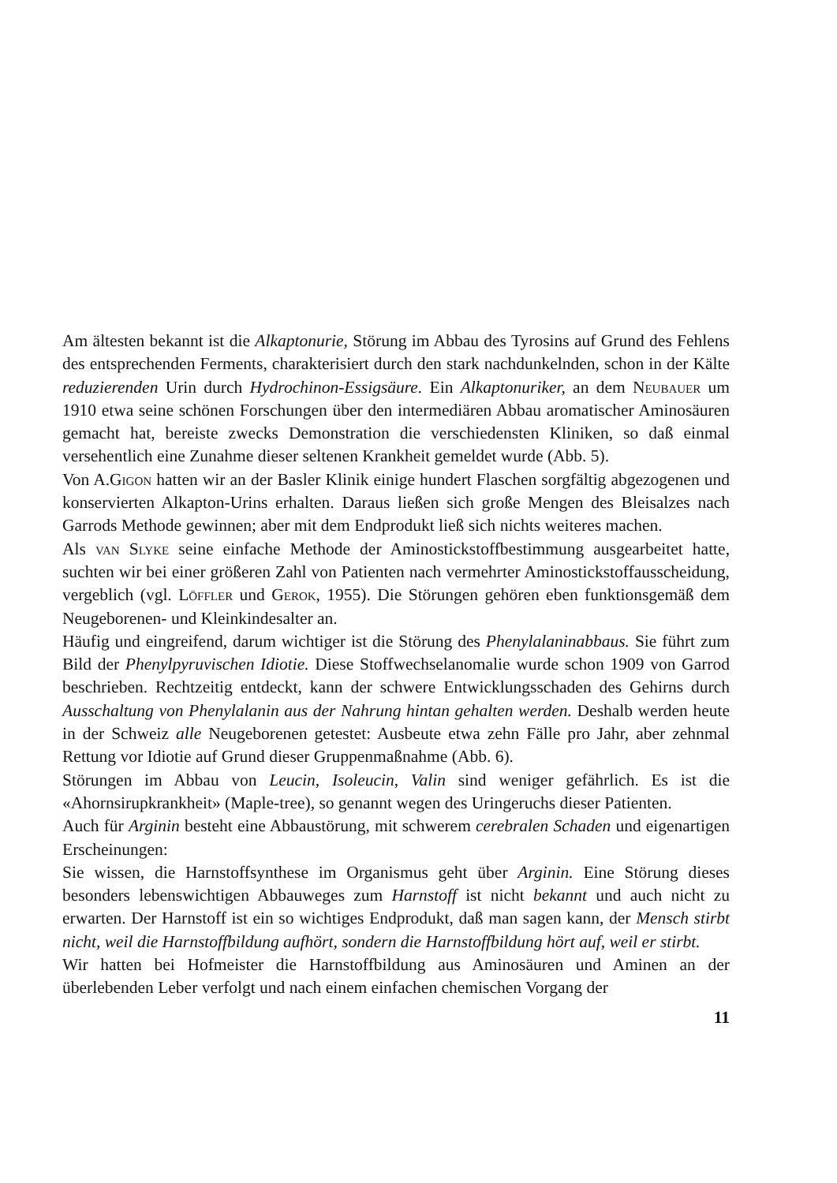Am ältesten bekannt ist die Alkaptonurie, Störung im Abbau des Tyrosins auf Grund des Fehlens des entsprechenden Ferments, charakterisiert durch den stark nachdunkelnden, schon in der Kälte reduzierenden Urin durch Hydrochinon-Essigsäure. Ein Alkaptonuriker, an dem Neubauer um 1910 etwa seine schönen Forschungen über den intermediären Abbau aromatischer Aminosäuren gemacht hat, bereiste zwecks Demonstration die verschiedensten Kliniken, so daß einmal versehentlich eine Zunahme dieser seltenen Krankheit gemeldet wurde (Abb. 5).
Von A.Gigon hatten wir an der Basler Klinik einige hundert Flaschen sorgfältig abgezogenen und konservierten Alkapton-Urins erhalten. Daraus ließen sich große Mengen des Bleisalzes nach Garrods Methode gewinnen; aber mit dem Endprodukt ließ sich nichts weiteres machen.
Als van Slyke seine einfache Methode der Aminostickstoffbestimmung ausgearbeitet hatte, suchten wir bei einer größeren Zahl von Patienten nach vermehrter Aminostickstoffausscheidung, vergeblich (vgl. Löffler und Gerok, 1955). Die Störungen gehören eben funktionsgemäß dem Neugeborenen- und Kleinkindesalter an.
Häufig und eingreifend, darum wichtiger ist die Störung des Phenylalaninabbaus. Sie führt zum Bild der Phenylpyruvischen Idiotie. Diese Stoffwechselanomalie wurde schon 1909 von Garrod beschrieben. Rechtzeitig entdeckt, kann der schwere Entwicklungsschaden des Gehirns durch Ausschaltung von Phenylalanin aus der Nahrung hintan gehalten werden. Deshalb werden heute in der Schweiz alle Neugeborenen getestet: Ausbeute etwa zehn Fälle pro Jahr, aber zehnmal Rettung vor Idiotie auf Grund dieser Gruppenmaßnahme (Abb. 6).
Störungen im Abbau von Leucin, Isoleucin, Valin sind weniger gefährlich. Es ist die «Ahornsirupkrankheit» (Maple-tree), so genannt wegen des Uringeruchs dieser Patienten.
Auch für Arginin besteht eine Abbaustörung, mit schwerem cerebralen Schaden und eigenartigen Erscheinungen:
Sie wissen, die Harnstoffsynthese im Organismus geht über Arginin. Eine Störung dieses besonders lebenswichtigen Abbauweges zum Harnstoff ist nicht bekannt und auch nicht zu erwarten. Der Harnstoff ist ein so wichtiges Endprodukt, daß man sagen kann, der Mensch stirbt nicht, weil die Harnstoffbildung aufhört, sondern die Harnstoffbildung hört auf, weil er stirbt.
Wir hatten bei Hofmeister die Harnstoffbildung aus Aminosäuren und Aminen an der überlebenden Leber verfolgt und nach einem einfachen chemischen Vorgang der
11